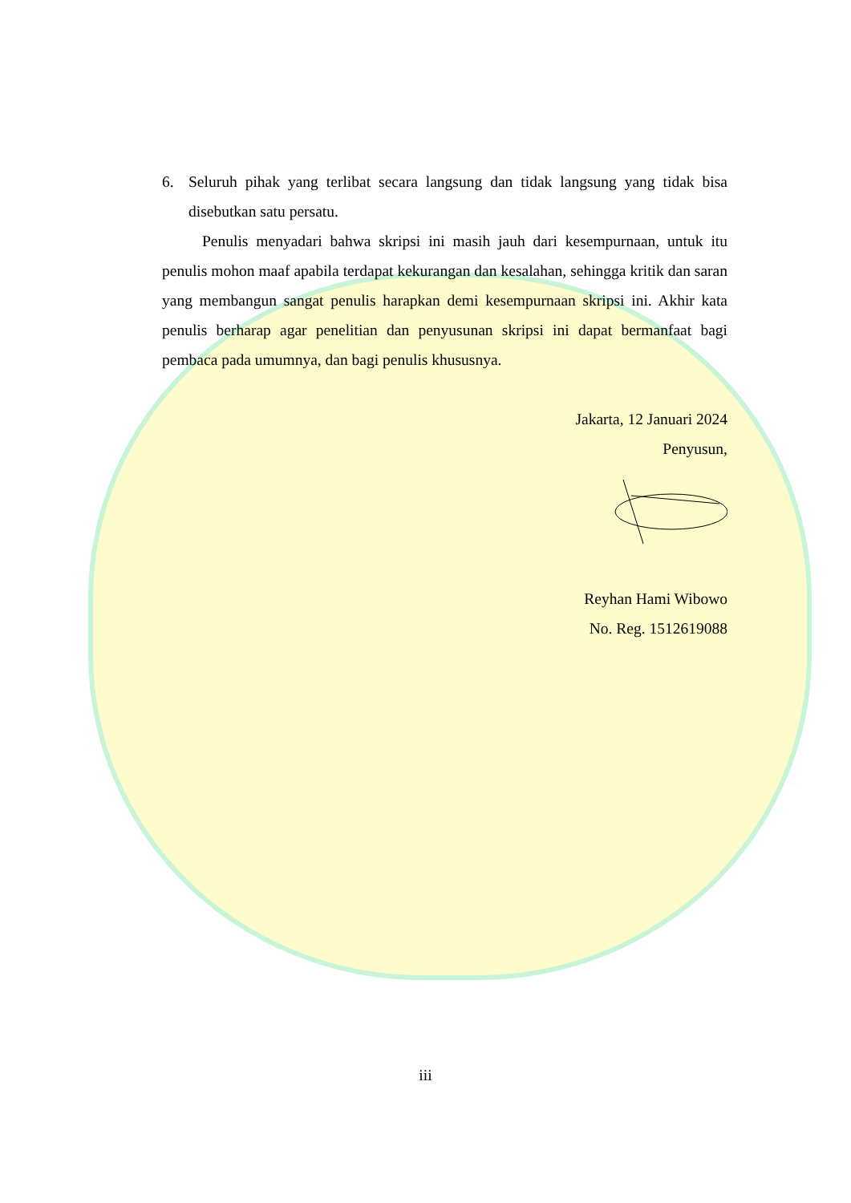6. Seluruh pihak yang terlibat secara langsung dan tidak langsung yang tidak bisa disebutkan satu persatu.
Penulis menyadari bahwa skripsi ini masih jauh dari kesempurnaan, untuk itu penulis mohon maaf apabila terdapat kekurangan dan kesalahan, sehingga kritik dan saran yang membangun sangat penulis harapkan demi kesempurnaan skripsi ini. Akhir kata penulis berharap agar penelitian dan penyusunan skripsi ini dapat bermanfaat bagi pembaca pada umumnya, dan bagi penulis khususnya.
Jakarta, 12 Januari 2024
Penyusun,
Reyhan Hami Wibowo
No. Reg. 1512619088
iii